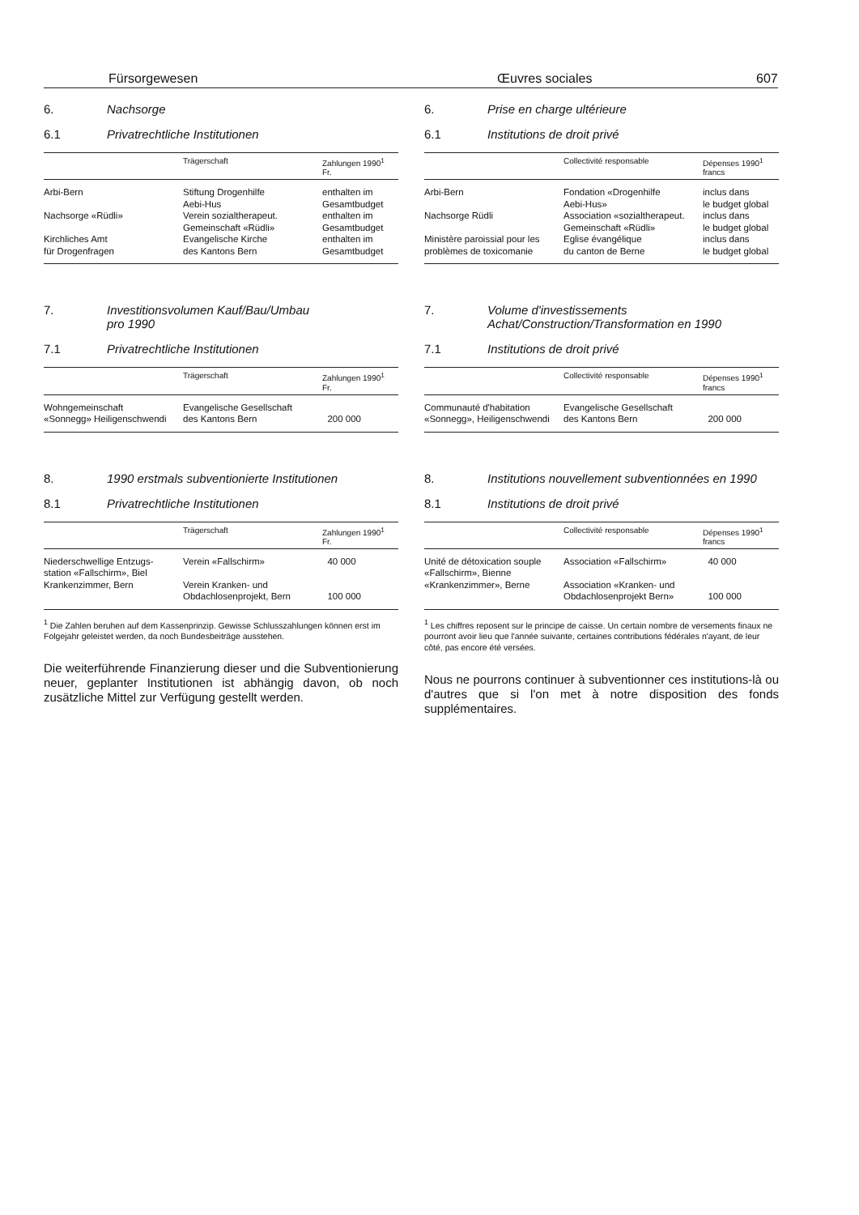Fürsorgewesen Œuvres sociales 607
6. Nachsorge
6.1 Privatrechtliche Institutionen
| | Trägerschaft | Zahlungen 1990<sup>1</sup> Fr. |
| --- | --- | --- |
| Arbi-Bern | Stiftung Drogenhilfe Aebi-Hus | enthalten im Gesamtbudget |
| Nachsorge «Rüdli» | Verein sozialtherapeut. Gemeinschaft «Rüdli» | enthalten im Gesamtbudget |
| Kirchliches Amt für Drogenfragen | Evangelische Kirche des Kantons Bern | enthalten im Gesamtbudget |
7. Investitionsvolumen Kauf/Bau/Umbau
pro 1990
7.1 Privatrechtliche Institutionen
| | Trägerschaft | Zahlungen 1990<sup>1</sup> Fr. |
| --- | --- | --- |
| Wohngemeinschaft «Sonnegg» Heiligenschwendi | Evangelische Gesellschaft des Kantons Bern | 200 000 |
8. 1990 erstmals subventionierte Institutionen
8.1 Privatrechtliche Institutionen
| | Trägerschaft | Zahlungen 1990<sup>1</sup> Fr. |
| --- | --- | --- |
| Niederschwellige Entzugs- station «Fallschirm», Biel | Verein «Fallschirm» | 40 000 |
| Krankenzimmer, Bern | Verein Kranken- und Obdachlosenprojekt, Bern | 100 000 |
<sup>1</sup> Die Zahlen beruhen auf dem Kassenprinzip. Gewisse Schlusszahlungen können erst im Folgejahr geleistet werden, da noch Bundesbeiträge ausstehen.
Die weiterführende Finanzierung dieser und die Subventionierung neuer, geplanter Institutionen ist abhängig davon, ob noch zusätzliche Mittel zur Verfügung gestellt werden.
6. Prise en charge ultérieure
6.1 Institutions de droit privé
| | Collectivité responsable | Dépenses 1990<sup>1</sup> francs |
| --- | --- | --- |
| Arbi-Bern | Fondation «Drogenhilfe Aebi-Hus» | inclus dans le budget global |
| Nachsorge Rüdli | Association «sozialtherapeut. Gemeinschaft «Rüdli» | inclus dans le budget global |
| Ministère paroissial pour les problèmes de toxicomanie | Eglise évangélique du canton de Berne | inclus dans le budget global |
7. Volume d'investissements
Achat/Construction/Transformation en 1990
7.1 Institutions de droit privé
| | Collectivité responsable | Dépenses 1990<sup>1</sup> francs |
| --- | --- | --- |
| Communauté d'habitation «Sonnegg», Heiligenschwendi | Evangelische Gesellschaft des Kantons Bern | 200 000 |
8. Institutions nouvellement subventionnées en 1990
8.1 Institutions de droit privé
| | Collectivité responsable | Dépenses 1990<sup>1</sup> francs |
| --- | --- | --- |
| Unité de détoxication souple «Fallschirm», Bienne | Association «Fallschirm» | 40 000 |
| «Krankenzimmer», Berne | Association «Kranken- und Obdachlosenprojekt Bern» | 100 000 |
<sup>1</sup> Les chiffres reposent sur le principe de caisse. Un certain nombre de versements finaux ne pourront avoir lieu que l'année suivante, certaines contributions fédérales n'ayant, de leur côté, pas encore été versées.
Nous ne pourrons continuer à subventionner ces institutions-là ou d'autres que si l'on met à notre disposition des fonds supplémentaires.